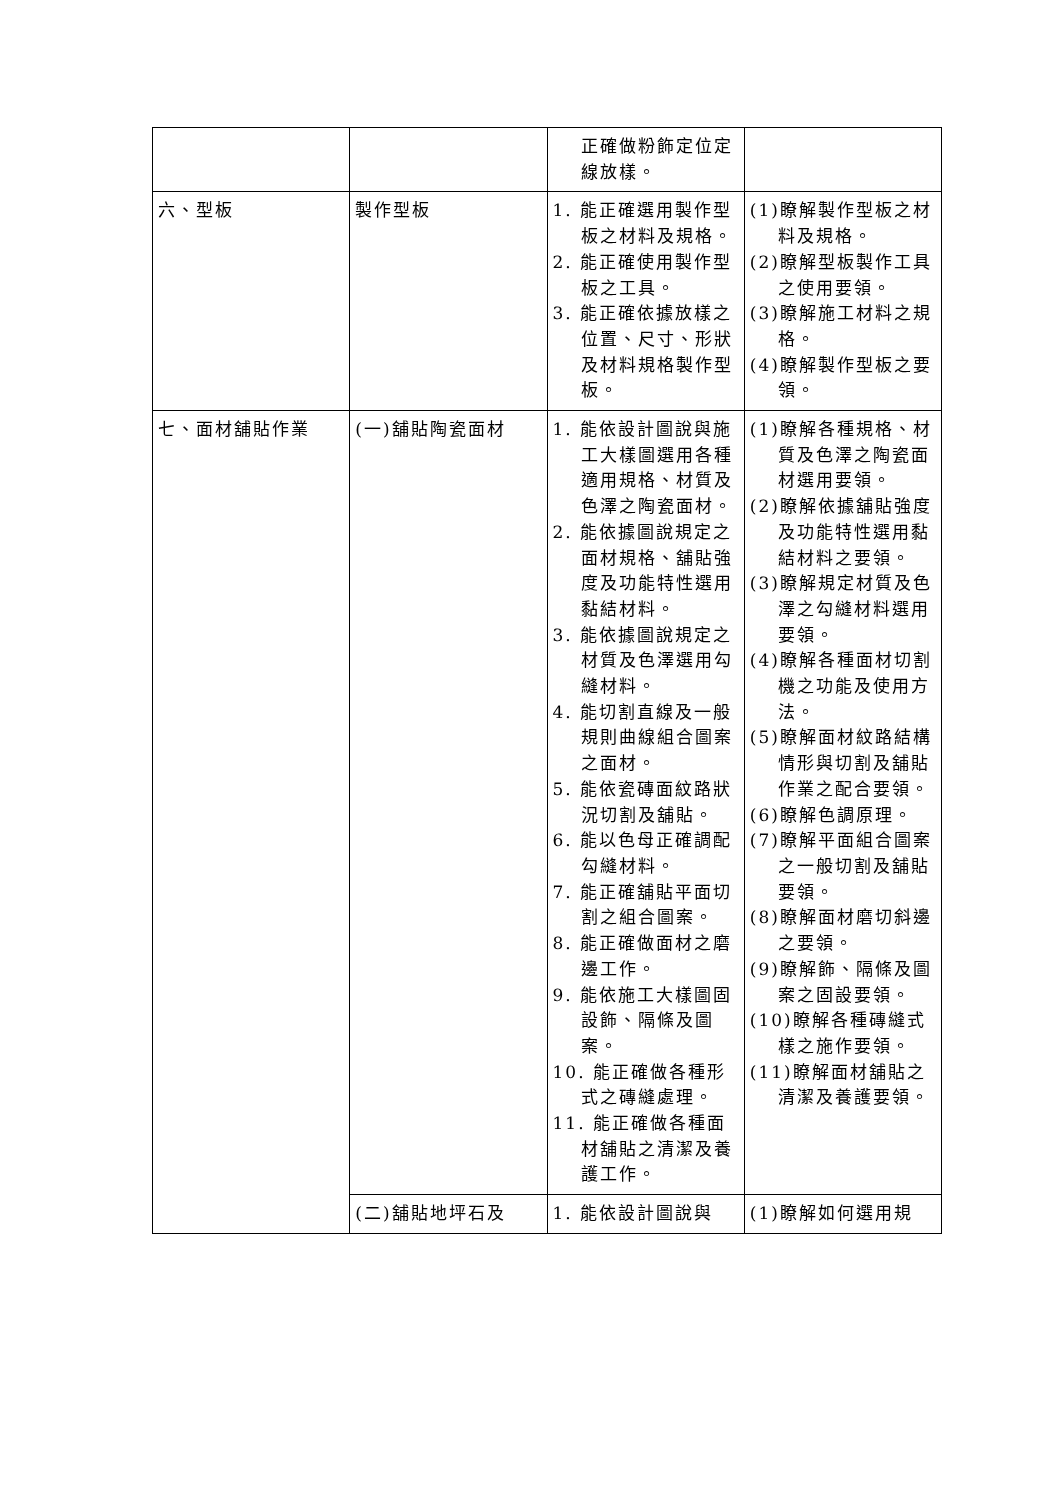| | | 正確做粉飾定位定線放樣。 | |
| 六、型板 | 製作型板 | 1. 能正確選用製作型板之材料及規格。 2. 能正確使用製作型板之工具。 3. 能正確依據放樣之位置、尺寸、形狀及材料規格製作型板。 | (1)瞭解製作型板之材料及規格。 (2)瞭解型板製作工具之使用要領。 (3)瞭解施工材料之規格。 (4)瞭解製作型板之要領。 |
| 七、面材舖貼作業 | (一)舖貼陶瓷面材 | 1. 能依設計圖說與施工大樣圖選用各種適用規格、材質及色澤之陶瓷面材。 2. 能依據圖說規定之面材規格、舖貼強度及功能特性選用黏結材料。 3. 能依據圖說規定之材質及色澤選用勾縫材料。 4. 能切割直線及一般規則曲線組合圖案之面材。 5. 能依瓷磚面紋路狀況切割及舖貼。 6. 能以色母正確調配勾縫材料。 7. 能正確舖貼平面切割之組合圖案。 8. 能正確做面材之磨邊工作。 9. 能依施工大樣圖固設飾、隔條及圖案。 10. 能正確做各種形式之磚縫處理。 11. 能正確做各種面材舖貼之清潔及養護工作。 | (1)瞭解各種規格、材質及色澤之陶瓷面材選用要領。 (2)瞭解依據舖貼強度及功能特性選用黏結材料之要領。 (3)瞭解規定材質及色澤之勾縫材料選用要領。 (4)瞭解各種面材切割機之功能及使用方法。 (5)瞭解面材紋路結構情形與切割及舖貼作業之配合要領。 (6)瞭解色調原理。 (7)瞭解平面組合圖案之一般切割及舖貼要領。 (8)瞭解面材磨切斜邊之要領。 (9)瞭解飾、隔條及圖案之固設要領。 (10)瞭解各種磚縫式樣之施作要領。 (11)瞭解面材舖貼之清潔及養護要領。 |
| | (二)舖貼地坪石及 | 1. 能依設計圖說與 | (1)瞭解如何選用規 |